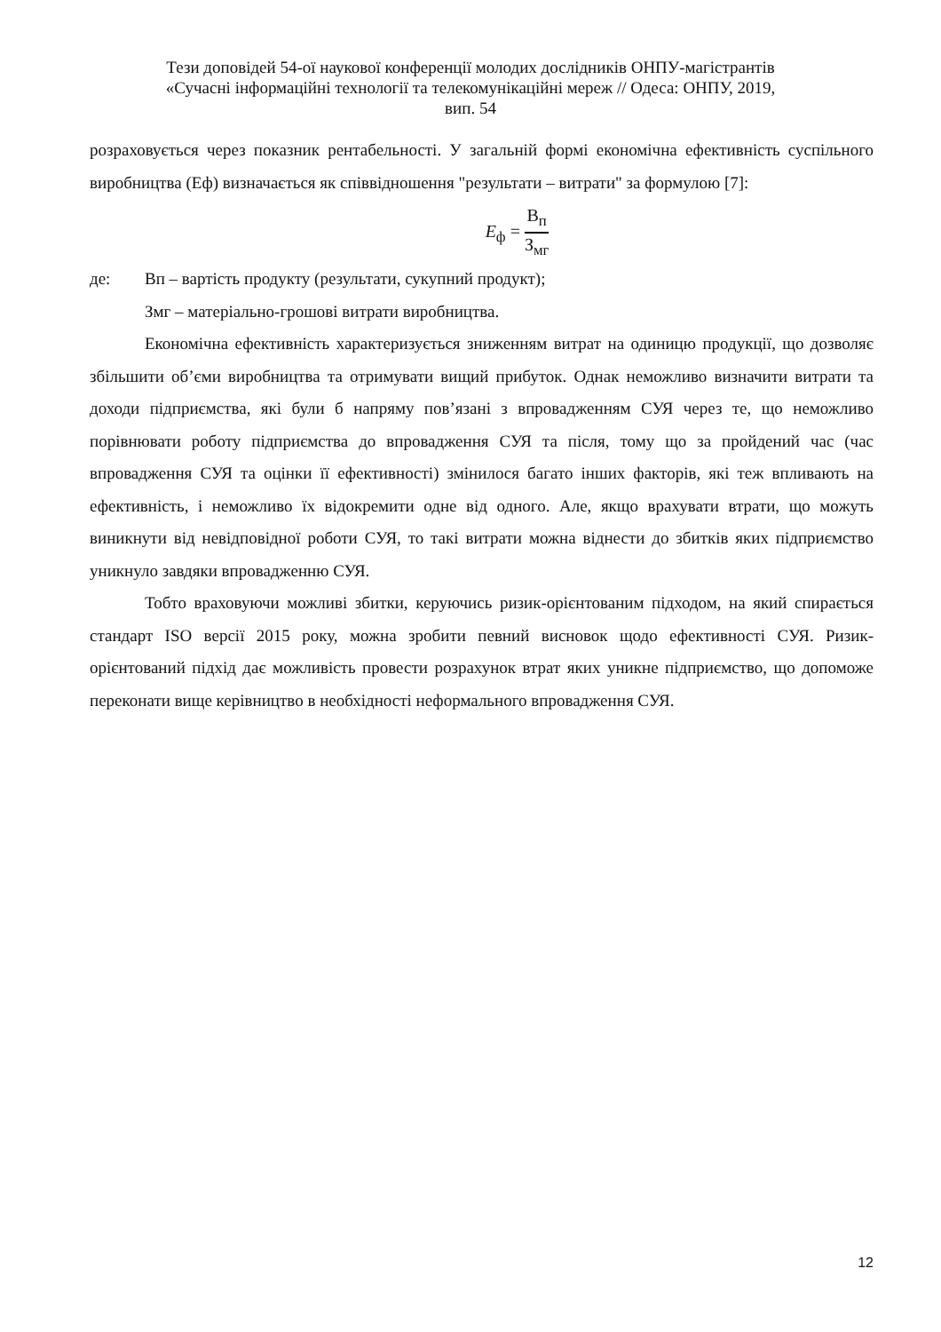Тези доповідей 54-ої наукової конференції молодих дослідників ОНПУ-магістрантів
«Сучасні інформаційні технології та телекомунікаційні мереж // Одеса: ОНПУ, 2019,
вип. 54
розраховується через показник рентабельності. У загальній формі економічна ефективність суспільного виробництва (Еф) визначається як співвідношення "результати – витрати" за формулою [7]:
E<sub>ф</sub> = В<sub>п</sub> З<sub>мг</sub>
де: Вп – вартість продукту (результати, сукупний продукт);
Змг – матеріально-грошові витрати виробництва.
Економічна ефективність характеризується зниженням витрат на одиницю продукції, що дозволяє збільшити об’єми виробництва та отримувати вищий прибуток. Однак неможливо визначити витрати та доходи підприємства, які були б напряму пов’язані з впровадженням СУЯ через те, що неможливо порівнювати роботу підприємства до впровадження СУЯ та після, тому що за пройдений час (час впровадження СУЯ та оцінки її ефективності) змінилося багато інших факторів, які теж впливають на ефективність, і неможливо їх відокремити одне від одного. Але, якщо врахувати втрати, що можуть виникнути від невідповідної роботи СУЯ, то такі витрати можна віднести до збитків яких підприємство уникнуло завдяки впровадженню СУЯ.
Тобто враховуючи можливі збитки, керуючись ризик-орієнтованим підходом, на який спирається стандарт ISO версії 2015 року, можна зробити певний висновок щодо ефективності СУЯ. Ризик-орієнтований підхід дає можливість провести розрахунок втрат яких уникне підприємство, що допоможе переконати вище керівництво в необхідності неформального впровадження СУЯ.
12